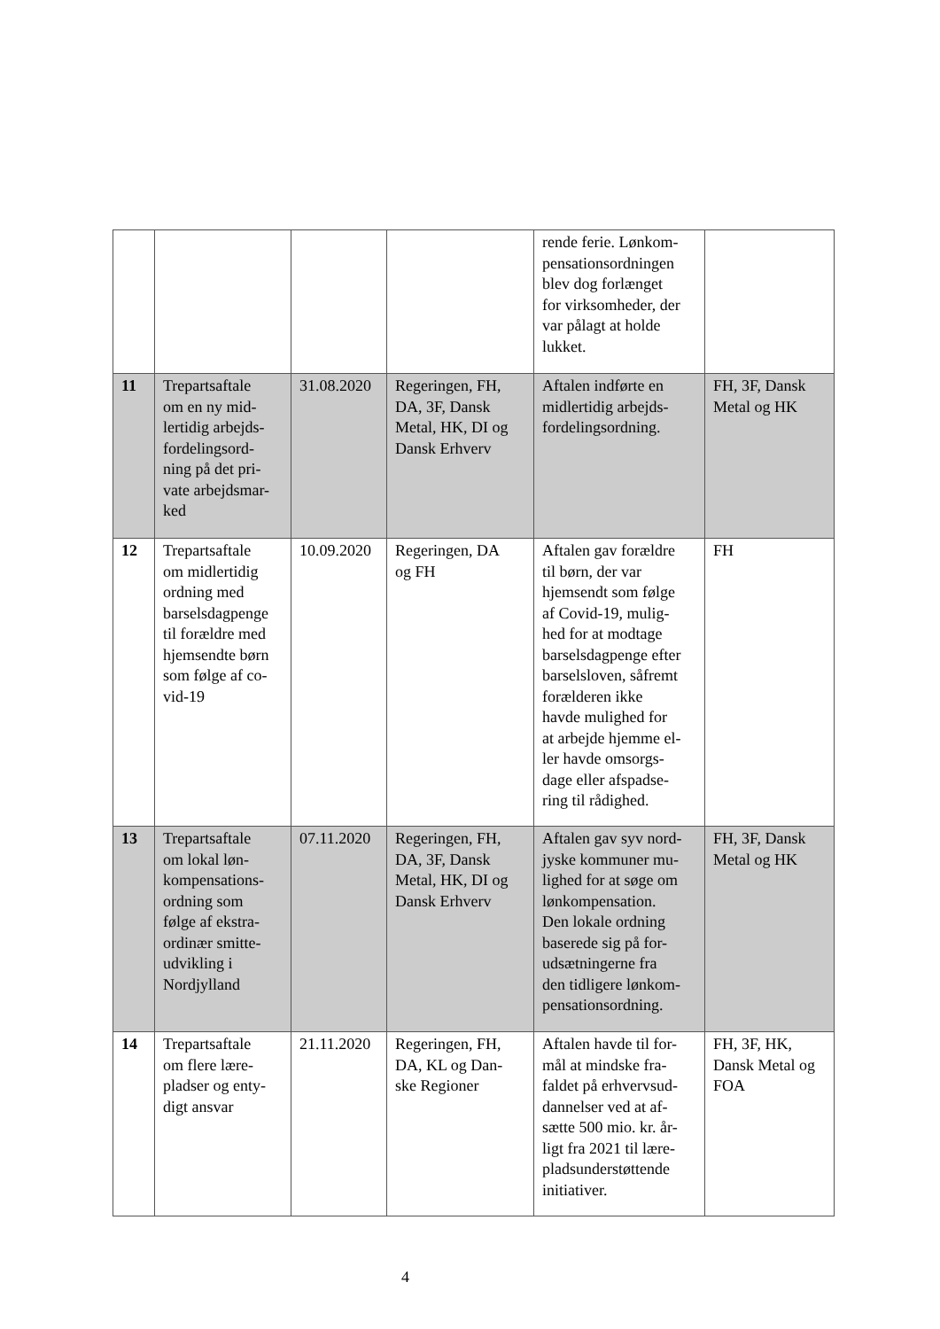| | | | | rende ferie. Lønkom- pensationsordningen blev dog forlænget for virksomheder, der var pålagt at holde lukket. | |
| 11 | Trepartsaftale om en ny mid- lertidig arbejds- fordelingsord- ning på det pri- vate arbejdsmar- ked | 31.08.2020 | Regeringen, FH, DA, 3F, Dansk Metal, HK, DI og Dansk Erhverv | Aftalen indførte en midlertidig arbejds- fordelingsordning. | FH, 3F, Dansk Metal og HK |
| 12 | Trepartsaftale om midlertidig ordning med barselsdagpenge til forældre med hjemsendte børn som følge af co- vid-19 | 10.09.2020 | Regeringen, DA og FH | Aftalen gav forældre til børn, der var hjemsendt som følge af Covid-19, mulig- hed for at modtage barselsdagpenge efter barselsloven, såfremt forælderen ikke havde mulighed for at arbejde hjemme el- ler havde omsorgs- dage eller afspadse- ring til rådighed. | FH |
| 13 | Trepartsaftale om lokal løn- kompensations- ordning som følge af ekstra- ordinær smitte- udvikling i Nordjylland | 07.11.2020 | Regeringen, FH, DA, 3F, Dansk Metal, HK, DI og Dansk Erhverv | Aftalen gav syv nord- jyske kommuner mu- lighed for at søge om lønkompensation. Den lokale ordning baserede sig på for- udsætningerne fra den tidligere lønkom- pensationsordning. | FH, 3F, Dansk Metal og HK |
| 14 | Trepartsaftale om flere lære- pladser og enty- digt ansvar | 21.11.2020 | Regeringen, FH, DA, KL og Dan- ske Regioner | Aftalen havde til for- mål at mindske fra- faldet på erhvervsud- dannelser ved at af- sætte 500 mio. kr. år- ligt fra 2021 til lære- pladsunderstøttende initiativer. | FH, 3F, HK, Dansk Metal og FOA |
4